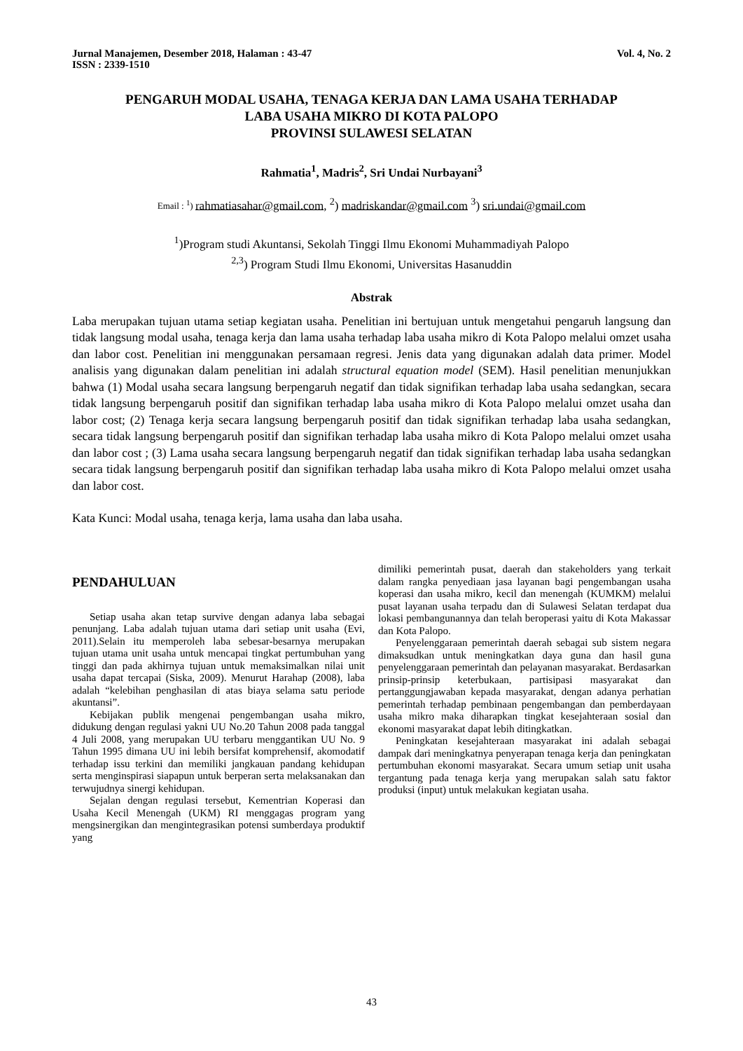Jurnal Manajemen, Desember 2018, Halaman : 43-47
ISSN : 2339-1510 Vol. 4, No. 2
PENGARUH MODAL USAHA, TENAGA KERJA DAN LAMA USAHA TERHADAP
LABA USAHA MIKRO DI KOTA PALOPO
PROVINSI SULAWESI SELATAN
Rahmatia<sup>1</sup>, Madris<sup>2</sup>, Sri Undai Nurbayani<sup>3</sup>
Email : <sup>1</sup>) rahmatiasahar@gmail.com, <sup>2</sup>) madriskandar@gmail.com <sup>3</sup>) sri.undai@gmail.com
<sup>1</sup>)Program studi Akuntansi, Sekolah Tinggi Ilmu Ekonomi Muhammadiyah Palopo
<sup>2,3</sup>) Program Studi Ilmu Ekonomi, Universitas Hasanuddin
Abstrak
Laba merupakan tujuan utama setiap kegiatan usaha. Penelitian ini bertujuan untuk mengetahui pengaruh langsung dan tidak langsung modal usaha, tenaga kerja dan lama usaha terhadap laba usaha mikro di Kota Palopo melalui omzet usaha dan labor cost. Penelitian ini menggunakan persamaan regresi. Jenis data yang digunakan adalah data primer. Model analisis yang digunakan dalam penelitian ini adalah structural equation model (SEM). Hasil penelitian menunjukkan bahwa (1) Modal usaha secara langsung berpengaruh negatif dan tidak signifikan terhadap laba usaha sedangkan, secara tidak langsung berpengaruh positif dan signifikan terhadap laba usaha mikro di Kota Palopo melalui omzet usaha dan labor cost; (2) Tenaga kerja secara langsung berpengaruh positif dan tidak signifikan terhadap laba usaha sedangkan, secara tidak langsung berpengaruh positif dan signifikan terhadap laba usaha mikro di Kota Palopo melalui omzet usaha dan labor cost ; (3) Lama usaha secara langsung berpengaruh negatif dan tidak signifikan terhadap laba usaha sedangkan secara tidak langsung berpengaruh positif dan signifikan terhadap laba usaha mikro di Kota Palopo melalui omzet usaha dan labor cost.
Kata Kunci: Modal usaha, tenaga kerja, lama usaha dan laba usaha.
PENDAHULUAN
Setiap usaha akan tetap survive dengan adanya laba sebagai penunjang. Laba adalah tujuan utama dari setiap unit usaha (Evi, 2011).Selain itu memperoleh laba sebesar-besarnya merupakan tujuan utama unit usaha untuk mencapai tingkat pertumbuhan yang tinggi dan pada akhirnya tujuan untuk memaksimalkan nilai unit usaha dapat tercapai (Siska, 2009). Menurut Harahap (2008), laba adalah “kelebihan penghasilan di atas biaya selama satu periode akuntansi”.
Kebijakan publik mengenai pengembangan usaha mikro, didukung dengan regulasi yakni UU No.20 Tahun 2008 pada tanggal 4 Juli 2008, yang merupakan UU terbaru menggantikan UU No. 9 Tahun 1995 dimana UU ini lebih bersifat komprehensif, akomodatif terhadap issu terkini dan memiliki jangkauan pandang kehidupan serta menginspirasi siapapun untuk berperan serta melaksanakan dan terwujudnya sinergi kehidupan.
Sejalan dengan regulasi tersebut, Kementrian Koperasi dan Usaha Kecil Menengah (UKM) RI menggagas program yang mengsinergikan dan mengintegrasikan potensi sumberdaya produktif yang
dimiliki pemerintah pusat, daerah dan stakeholders yang terkait dalam rangka penyediaan jasa layanan bagi pengembangan usaha koperasi dan usaha mikro, kecil dan menengah (KUMKM) melalui pusat layanan usaha terpadu dan di Sulawesi Selatan terdapat dua lokasi pembangunannya dan telah beroperasi yaitu di Kota Makassar dan Kota Palopo.
Penyelenggaraan pemerintah daerah sebagai sub sistem negara dimaksudkan untuk meningkatkan daya guna dan hasil guna penyelenggaraan pemerintah dan pelayanan masyarakat. Berdasarkan prinsip-prinsip keterbukaan, partisipasi masyarakat dan pertanggungjawaban kepada masyarakat, dengan adanya perhatian pemerintah terhadap pembinaan pengembangan dan pemberdayaan usaha mikro maka diharapkan tingkat kesejahteraan sosial dan ekonomi masyarakat dapat lebih ditingkatkan.
Peningkatan kesejahteraan masyarakat ini adalah sebagai dampak dari meningkatnya penyerapan tenaga kerja dan peningkatan pertumbuhan ekonomi masyarakat. Secara umum setiap unit usaha tergantung pada tenaga kerja yang merupakan salah satu faktor produksi (input) untuk melakukan kegiatan usaha.
43